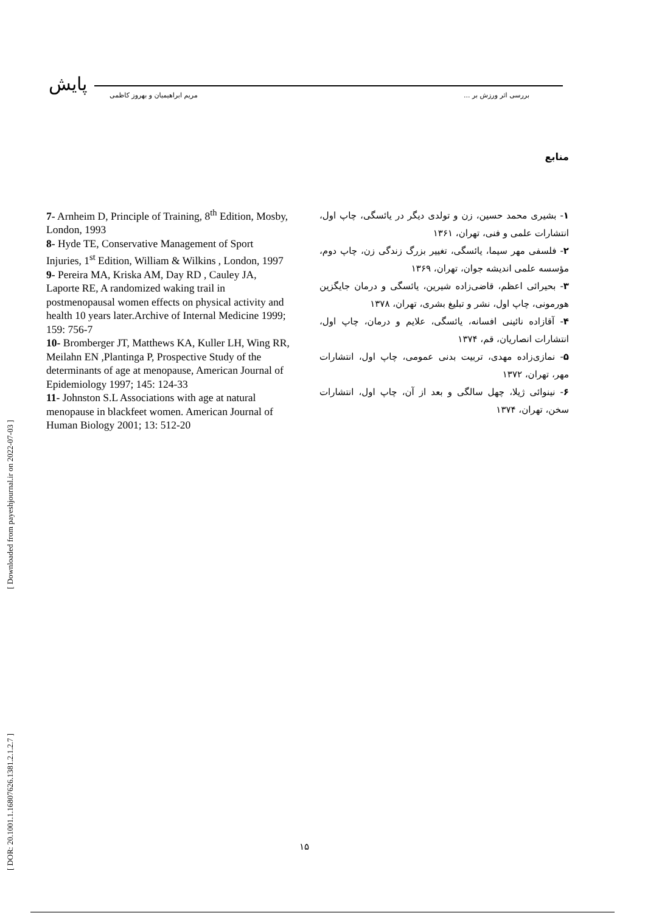پایش
بررسی اثر ورزش بر ... مریم ابراهیمیان و بهروز کاظمی
منابع
۱- بشیری محمد حسین، زن و تولدی دیگر در یائسگی، چاپ اول، انتشارات علمی و فنی، تهران، ۱۳۶۱
۲- فلسفی مهر سیما، یائسگی، تغییر بزرگ زندگی زن، چاپ دوم، مؤسسه علمی اندیشه جوان، تهران، ۱۳۶۹
۳- بحیرائی اعظم، قاضی‌زاده شیرین، یائسگی و درمان جایگزین هورمونی، چاپ اول، نشر و تبلیغ بشری، تهران، ۱۳۷۸
۴- آقازاده نائینی افسانه، یائسگی، علایم و درمان، چاپ اول، انتشارات انصاریان، قم، ۱۳۷۴
۵- نمازی‌زاده مهدی، تربیت بدنی عمومی، چاپ اول، انتشارات مهر، تهران، ۱۳۷۲
۶- نینوائی ژیلا، چهل سالگی و بعد از آن، چاپ اول، انتشارات سخن، تهران، ۱۳۷۴
7- Arnheim D, Principle of Training, 8<sup>th</sup> Edition, Mosby, London, 1993
8- Hyde TE, Conservative Management of Sport Injuries, 1<sup>st</sup> Edition, William & Wilkins , London, 1997
9- Pereira MA, Kriska AM, Day RD , Cauley JA, Laporte RE, A randomized waking trail in postmenopausal women effects on physical activity and health 10 years later.Archive of Internal Medicine 1999; 159: 756-7
10- Bromberger JT, Matthews KA, Kuller LH, Wing RR, Meilahn EN ,Plantinga P, Prospective Study of the determinants of age at menopause, American Journal of Epidemiology 1997; 145: 124-33
11- Johnston S.L Associations with age at natural menopause in blackfeet women. American Journal of Human Biology 2001; 13: 512-20
[ Downloaded from payeshjournal.ir on 2022-07-03 ]
[ DOR: 20.1001.1.16807626.1381.2.1.2.7 ]
۱۵